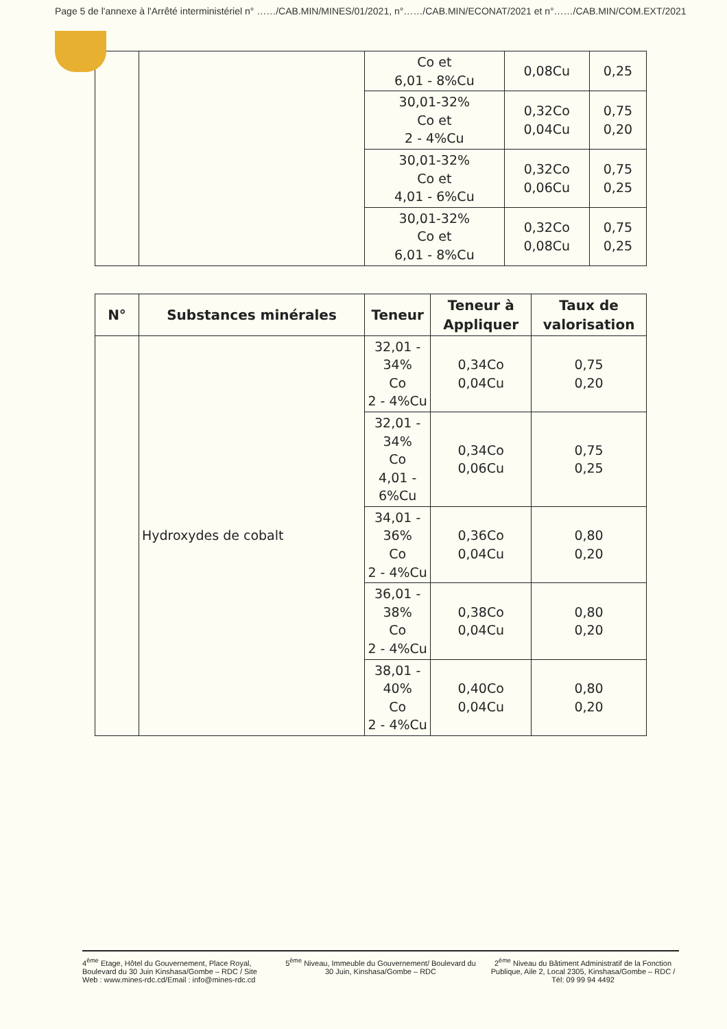Page 5 de l'annexe à l'Arrêté interministériel n° ……/CAB.MIN/MINES/01/2021, n°……/CAB.MIN/ECONAT/2021 et n°……/CAB.MIN/COM.EXT/2021
| | | Co et 6,01 - 8%Cu | 0,08Cu | 0,25 |
| | | 30,01-32% Co et 2 - 4%Cu | 0,32Co 0,04Cu | 0,75 0,20 |
| | | 30,01-32% Co et 4,01 - 6%Cu | 0,32Co 0,06Cu | 0,75 0,25 |
| | | 30,01-32% Co et 6,01 - 8%Cu | 0,32Co 0,08Cu | 0,75 0,25 |
| N° | Substances minérales | Teneur | Teneur à Appliquer | Taux de valorisation |
| --- | --- | --- | --- | --- |
| | Hydroxydes de cobalt | 32,01 - 34% Co 2 - 4%Cu | 0,34Co 0,04Cu | 0,75 0,20 |
| | | 32,01 - 34% Co 4,01 - 6%Cu | 0,34Co 0,06Cu | 0,75 0,25 |
| | | 34,01 - 36% Co 2 - 4%Cu | 0,36Co 0,04Cu | 0,80 0,20 |
| | | 36,01 - 38% Co 2 - 4%Cu | 0,38Co 0,04Cu | 0,80 0,20 |
| | | 38,01 - 40% Co 2 - 4%Cu | 0,40Co 0,04Cu | 0,80 0,20 |
4<sup>ème</sup> Etage, Hôtel du Gouvernement, Place Royal, Boulevard du 30 Juin Kinshasa/Gombe – RDC / Site Web : www.mines-rdc.cd/Email : info@mines-rdc.cd
5<sup>ème</sup> Niveau, Immeuble du Gouvernement/ Boulevard du 30 Juin, Kinshasa/Gombe – RDC
2<sup>ème</sup> Niveau du Bâtiment Administratif de la Fonction Publique, Aile 2, Local 2305, Kinshasa/Gombe – RDC / Tél: 09 99 94 4492